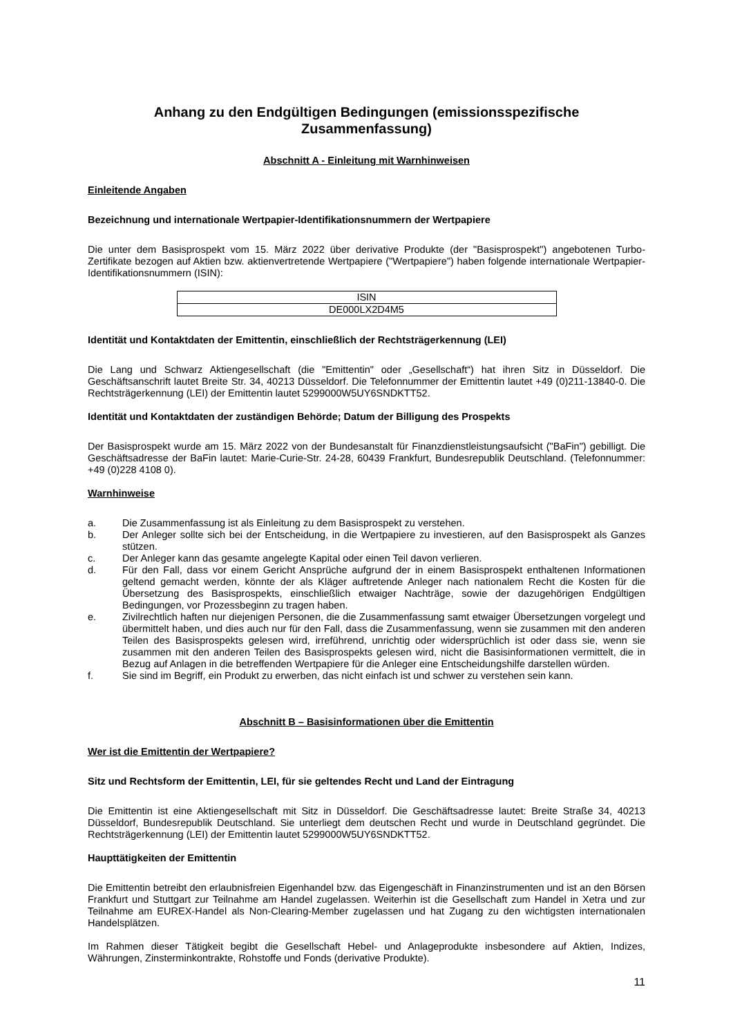Anhang zu den Endgültigen Bedingungen (emissionsspezifische Zusammenfassung)
Abschnitt A - Einleitung mit Warnhinweisen
Einleitende Angaben
Bezeichnung und internationale Wertpapier-Identifikationsnummern der Wertpapiere
Die unter dem Basisprospekt vom 15. März 2022 über derivative Produkte (der "Basisprospekt") angebotenen Turbo-Zertifikate bezogen auf Aktien bzw. aktienvertretende Wertpapiere ("Wertpapiere") haben folgende internationale Wertpapier-Identifikationsnummern (ISIN):
| ISIN |
| --- |
| DE000LX2D4M5 |
Identität und Kontaktdaten der Emittentin, einschließlich der Rechtsträgerkennung (LEI)
Die Lang und Schwarz Aktiengesellschaft (die "Emittentin" oder „Gesellschaft“) hat ihren Sitz in Düsseldorf. Die Geschäftsanschrift lautet Breite Str. 34, 40213 Düsseldorf. Die Telefonnummer der Emittentin lautet +49 (0)211-13840-0. Die Rechtsträgerkennung (LEI) der Emittentin lautet 5299000W5UY6SNDKTT52.
Identität und Kontaktdaten der zuständigen Behörde; Datum der Billigung des Prospekts
Der Basisprospekt wurde am 15. März 2022 von der Bundesanstalt für Finanzdienstleistungsaufsicht ("BaFin") gebilligt. Die Geschäftsadresse der BaFin lautet: Marie-Curie-Str. 24-28, 60439 Frankfurt, Bundesrepublik Deutschland. (Telefonnummer: +49 (0)228 4108 0).
Warnhinweise
a. Die Zusammenfassung ist als Einleitung zu dem Basisprospekt zu verstehen.
b. Der Anleger sollte sich bei der Entscheidung, in die Wertpapiere zu investieren, auf den Basisprospekt als Ganzes stützen.
c. Der Anleger kann das gesamte angelegte Kapital oder einen Teil davon verlieren.
d. Für den Fall, dass vor einem Gericht Ansprüche aufgrund der in einem Basisprospekt enthaltenen Informationen geltend gemacht werden, könnte der als Kläger auftretende Anleger nach nationalem Recht die Kosten für die Übersetzung des Basisprospekts, einschließlich etwaiger Nachträge, sowie der dazugehörigen Endgültigen Bedingungen, vor Prozessbeginn zu tragen haben.
e. Zivilrechtlich haften nur diejenigen Personen, die die Zusammenfassung samt etwaiger Übersetzungen vorgelegt und übermittelt haben, und dies auch nur für den Fall, dass die Zusammenfassung, wenn sie zusammen mit den anderen Teilen des Basisprospekts gelesen wird, irreführend, unrichtig oder widersprüchlich ist oder dass sie, wenn sie zusammen mit den anderen Teilen des Basisprospekts gelesen wird, nicht die Basisinformationen vermittelt, die in Bezug auf Anlagen in die betreffenden Wertpapiere für die Anleger eine Entscheidungshilfe darstellen würden.
f. Sie sind im Begriff, ein Produkt zu erwerben, das nicht einfach ist und schwer zu verstehen sein kann.
Abschnitt B – Basisinformationen über die Emittentin
Wer ist die Emittentin der Wertpapiere?
Sitz und Rechtsform der Emittentin, LEI, für sie geltendes Recht und Land der Eintragung
Die Emittentin ist eine Aktiengesellschaft mit Sitz in Düsseldorf. Die Geschäftsadresse lautet: Breite Straße 34, 40213 Düsseldorf, Bundesrepublik Deutschland. Sie unterliegt dem deutschen Recht und wurde in Deutschland gegründet. Die Rechtsträgerkennung (LEI) der Emittentin lautet 5299000W5UY6SNDKTT52.
Haupttätigkeiten der Emittentin
Die Emittentin betreibt den erlaubnisfreien Eigenhandel bzw. das Eigengeschäft in Finanzinstrumenten und ist an den Börsen Frankfurt und Stuttgart zur Teilnahme am Handel zugelassen. Weiterhin ist die Gesellschaft zum Handel in Xetra und zur Teilnahme am EUREX-Handel als Non-Clearing-Member zugelassen und hat Zugang zu den wichtigsten internationalen Handelsplätzen.
Im Rahmen dieser Tätigkeit begibt die Gesellschaft Hebel- und Anlageprodukte insbesondere auf Aktien, Indizes, Währungen, Zinsterminkontrakte, Rohstoffe und Fonds (derivative Produkte).
11